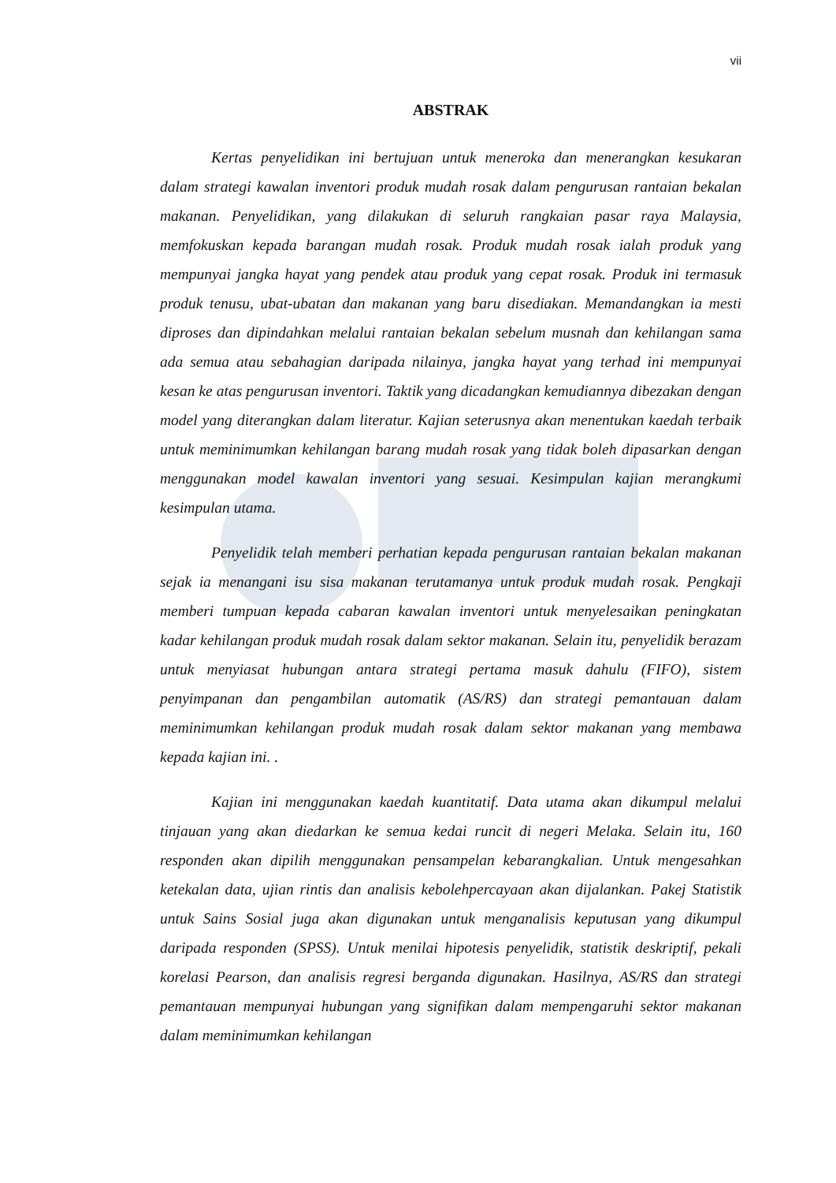vii
ABSTRAK
Kertas penyelidikan ini bertujuan untuk meneroka dan menerangkan kesukaran dalam strategi kawalan inventori produk mudah rosak dalam pengurusan rantaian bekalan makanan. Penyelidikan, yang dilakukan di seluruh rangkaian pasar raya Malaysia, memfokuskan kepada barangan mudah rosak. Produk mudah rosak ialah produk yang mempunyai jangka hayat yang pendek atau produk yang cepat rosak. Produk ini termasuk produk tenusu, ubat-ubatan dan makanan yang baru disediakan. Memandangkan ia mesti diproses dan dipindahkan melalui rantaian bekalan sebelum musnah dan kehilangan sama ada semua atau sebahagian daripada nilainya, jangka hayat yang terhad ini mempunyai kesan ke atas pengurusan inventori. Taktik yang dicadangkan kemudiannya dibezakan dengan model yang diterangkan dalam literatur. Kajian seterusnya akan menentukan kaedah terbaik untuk meminimumkan kehilangan barang mudah rosak yang tidak boleh dipasarkan dengan menggunakan model kawalan inventori yang sesuai. Kesimpulan kajian merangkumi kesimpulan utama.
Penyelidik telah memberi perhatian kepada pengurusan rantaian bekalan makanan sejak ia menangani isu sisa makanan terutamanya untuk produk mudah rosak. Pengkaji memberi tumpuan kepada cabaran kawalan inventori untuk menyelesaikan peningkatan kadar kehilangan produk mudah rosak dalam sektor makanan. Selain itu, penyelidik berazam untuk menyiasat hubungan antara strategi pertama masuk dahulu (FIFO), sistem penyimpanan dan pengambilan automatik (AS/RS) dan strategi pemantauan dalam meminimumkan kehilangan produk mudah rosak dalam sektor makanan yang membawa kepada kajian ini. .
Kajian ini menggunakan kaedah kuantitatif. Data utama akan dikumpul melalui tinjauan yang akan diedarkan ke semua kedai runcit di negeri Melaka. Selain itu, 160 responden akan dipilih menggunakan pensampelan kebarangkalian. Untuk mengesahkan ketekalan data, ujian rintis dan analisis kebolehpercayaan akan dijalankan. Pakej Statistik untuk Sains Sosial juga akan digunakan untuk menganalisis keputusan yang dikumpul daripada responden (SPSS). Untuk menilai hipotesis penyelidik, statistik deskriptif, pekali korelasi Pearson, dan analisis regresi berganda digunakan. Hasilnya, AS/RS dan strategi pemantauan mempunyai hubungan yang signifikan dalam mempengaruhi sektor makanan dalam meminimumkan kehilangan